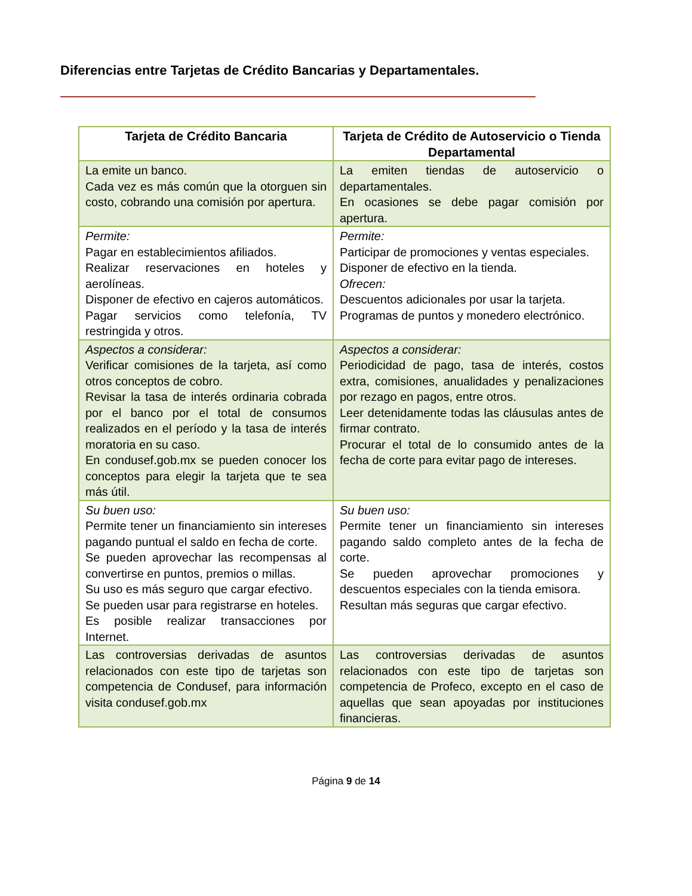Diferencias entre Tarjetas de Crédito Bancarias y Departamentales.
| Tarjeta de Crédito Bancaria | Tarjeta de Crédito de Autoservicio o Tienda Departamental |
| --- | --- |
| La emite un banco. Cada vez es más común que la otorguen sin costo, cobrando una comisión por apertura. | La emiten tiendas de autoservicio o departamentales. En ocasiones se debe pagar comisión por apertura. |
| Permite: Pagar en establecimientos afiliados. Realizar reservaciones en hoteles y aerolíneas. Disponer de efectivo en cajeros automáticos. Pagar servicios como telefonía, TV restringida y otros. | Permite: Participar de promociones y ventas especiales. Disponer de efectivo en la tienda. Ofrecen: Descuentos adicionales por usar la tarjeta. Programas de puntos y monedero electrónico. |
| Aspectos a considerar: Verificar comisiones de la tarjeta, así como otros conceptos de cobro. Revisar la tasa de interés ordinaria cobrada por el banco por el total de consumos realizados en el período y la tasa de interés moratoria en su caso. En condusef.gob.mx se pueden conocer los conceptos para elegir la tarjeta que te sea más útil. | Aspectos a considerar: Periodicidad de pago, tasa de interés, costos extra, comisiones, anualidades y penalizaciones por rezago en pagos, entre otros. Leer detenidamente todas las cláusulas antes de firmar contrato. Procurar el total de lo consumido antes de la fecha de corte para evitar pago de intereses. |
| Su buen uso: Permite tener un financiamiento sin intereses pagando puntual el saldo en fecha de corte. Se pueden aprovechar las recompensas al convertirse en puntos, premios o millas. Su uso es más seguro que cargar efectivo. Se pueden usar para registrarse en hoteles. Es posible realizar transacciones por Internet. | Su buen uso: Permite tener un financiamiento sin intereses pagando saldo completo antes de la fecha de corte. Se pueden aprovechar promociones y descuentos especiales con la tienda emisora. Resultan más seguras que cargar efectivo. |
| Las controversias derivadas de asuntos relacionados con este tipo de tarjetas son competencia de Condusef, para información visita condusef.gob.mx | Las controversias derivadas de asuntos relacionados con este tipo de tarjetas son competencia de Profeco, excepto en el caso de aquellas que sean apoyadas por instituciones financieras. |
Página 9 de 14